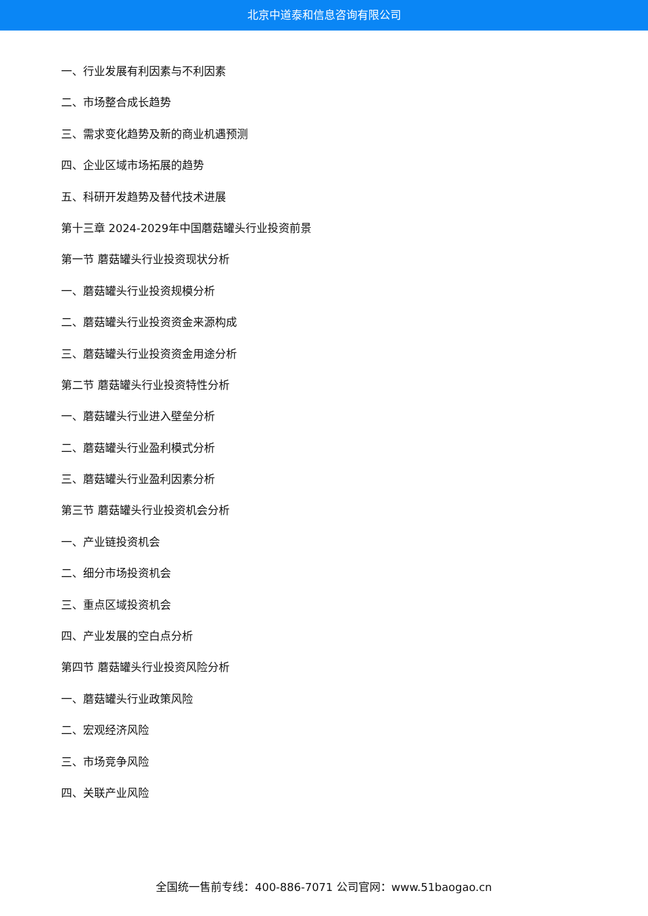北京中道泰和信息咨询有限公司
一、行业发展有利因素与不利因素
二、市场整合成长趋势
三、需求变化趋势及新的商业机遇预测
四、企业区域市场拓展的趋势
五、科研开发趋势及替代技术进展
第十三章 2024-2029年中国蘑菇罐头行业投资前景
第一节 蘑菇罐头行业投资现状分析
一、蘑菇罐头行业投资规模分析
二、蘑菇罐头行业投资资金来源构成
三、蘑菇罐头行业投资资金用途分析
第二节 蘑菇罐头行业投资特性分析
一、蘑菇罐头行业进入壁垒分析
二、蘑菇罐头行业盈利模式分析
三、蘑菇罐头行业盈利因素分析
第三节 蘑菇罐头行业投资机会分析
一、产业链投资机会
二、细分市场投资机会
三、重点区域投资机会
四、产业发展的空白点分析
第四节 蘑菇罐头行业投资风险分析
一、蘑菇罐头行业政策风险
二、宏观经济风险
三、市场竞争风险
四、关联产业风险
全国统一售前专线：400-886-7071 公司官网：www.51baogao.cn